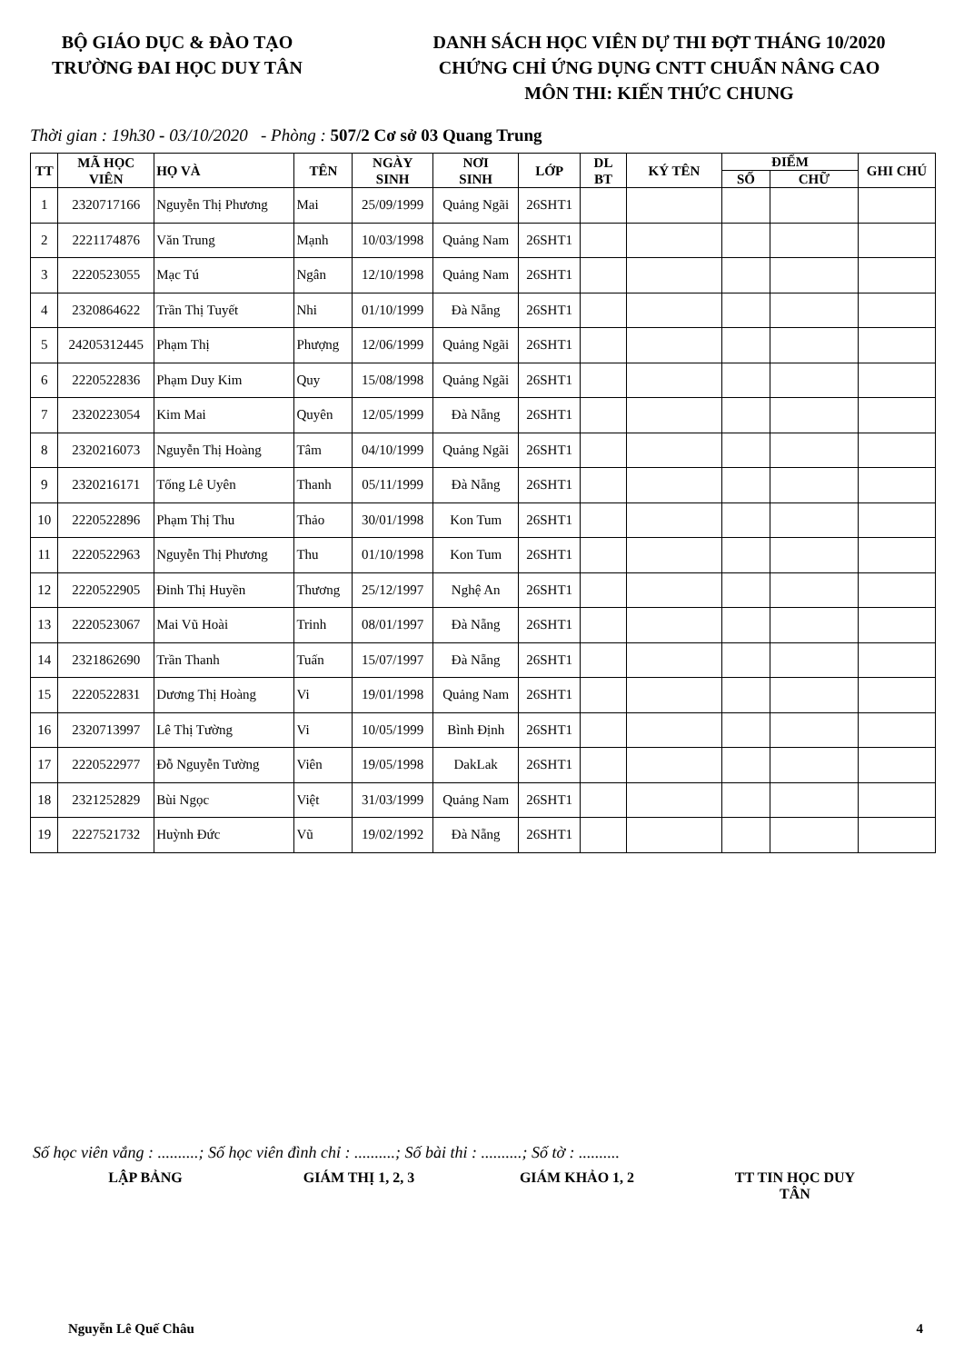BỘ GIÁO DỤC & ĐÀO TẠO
TRƯỜNG ĐAI HỌC DUY TÂN
DANH SÁCH HỌC VIÊN DỰ THI ĐỢT THÁNG 10/2020
CHỨNG CHỈ ỨNG DỤNG CNTT CHUẨN NÂNG CAO
MÔN THI: KIẾN THỨC CHUNG
Thời gian : 19h30 - 03/10/2020 - Phòng : 507/2 Cơ sở 03 Quang Trung
| TT | MÃ HỌC VIÊN | HỌ VÀ | TÊN | NGÀY SINH | NƠI SINH | LỚP | DL BT | KÝ TÊN | ĐIỂM | | GHI CHÚ |
| --- | --- | --- | --- | --- | --- | --- | --- | --- | --- | --- | --- |
| | | | | | | | | | SỐ | CHỮ | |
| 1 | 2320717166 | Nguyễn Thị Phương | Mai | 25/09/1999 | Quảng Ngãi | 26SHT1 | | | | | |
| 2 | 2221174876 | Văn Trung | Mạnh | 10/03/1998 | Quảng Nam | 26SHT1 | | | | | |
| 3 | 2220523055 | Mạc Tú | Ngân | 12/10/1998 | Quảng Nam | 26SHT1 | | | | | |
| 4 | 2320864622 | Trần Thị Tuyết | Nhi | 01/10/1999 | Đà Nẵng | 26SHT1 | | | | | |
| 5 | 24205312445 | Phạm Thị | Phượng | 12/06/1999 | Quảng Ngãi | 26SHT1 | | | | | |
| 6 | 2220522836 | Phạm Duy Kim | Quy | 15/08/1998 | Quảng Ngãi | 26SHT1 | | | | | |
| 7 | 2320223054 | Kim Mai | Quyên | 12/05/1999 | Đà Nẵng | 26SHT1 | | | | | |
| 8 | 2320216073 | Nguyễn Thị Hoàng | Tâm | 04/10/1999 | Quảng Ngãi | 26SHT1 | | | | | |
| 9 | 2320216171 | Tống Lê Uyên | Thanh | 05/11/1999 | Đà Nẵng | 26SHT1 | | | | | |
| 10 | 2220522896 | Phạm Thị Thu | Thảo | 30/01/1998 | Kon Tum | 26SHT1 | | | | | |
| 11 | 2220522963 | Nguyễn Thị Phương | Thu | 01/10/1998 | Kon Tum | 26SHT1 | | | | | |
| 12 | 2220522905 | Đinh Thị Huyền | Thương | 25/12/1997 | Nghệ An | 26SHT1 | | | | | |
| 13 | 2220523067 | Mai Vũ Hoài | Trinh | 08/01/1997 | Đà Nẵng | 26SHT1 | | | | | |
| 14 | 2321862690 | Trần Thanh | Tuấn | 15/07/1997 | Đà Nẵng | 26SHT1 | | | | | |
| 15 | 2220522831 | Dương Thị Hoàng | Vi | 19/01/1998 | Quảng Nam | 26SHT1 | | | | | |
| 16 | 2320713997 | Lê Thị Tường | Vi | 10/05/1999 | Bình Định | 26SHT1 | | | | | |
| 17 | 2220522977 | Đỗ Nguyễn Tường | Viên | 19/05/1998 | DakLak | 26SHT1 | | | | | |
| 18 | 2321252829 | Bùi Ngọc | Việt | 31/03/1999 | Quảng Nam | 26SHT1 | | | | | |
| 19 | 2227521732 | Huỳnh Đức | Vũ | 19/02/1992 | Đà Nẵng | 26SHT1 | | | | | |
Số học viên vắng : ..........; Số học viên đình chỉ : ..........; Số bài thi : ..........; Số tờ : ..........
LẬP BẢNG GIÁM THỊ 1, 2, 3
GIÁM KHẢO 1, 2 TT TIN HỌC DUY TÂN
Nguyễn Lê Quế Châu 4